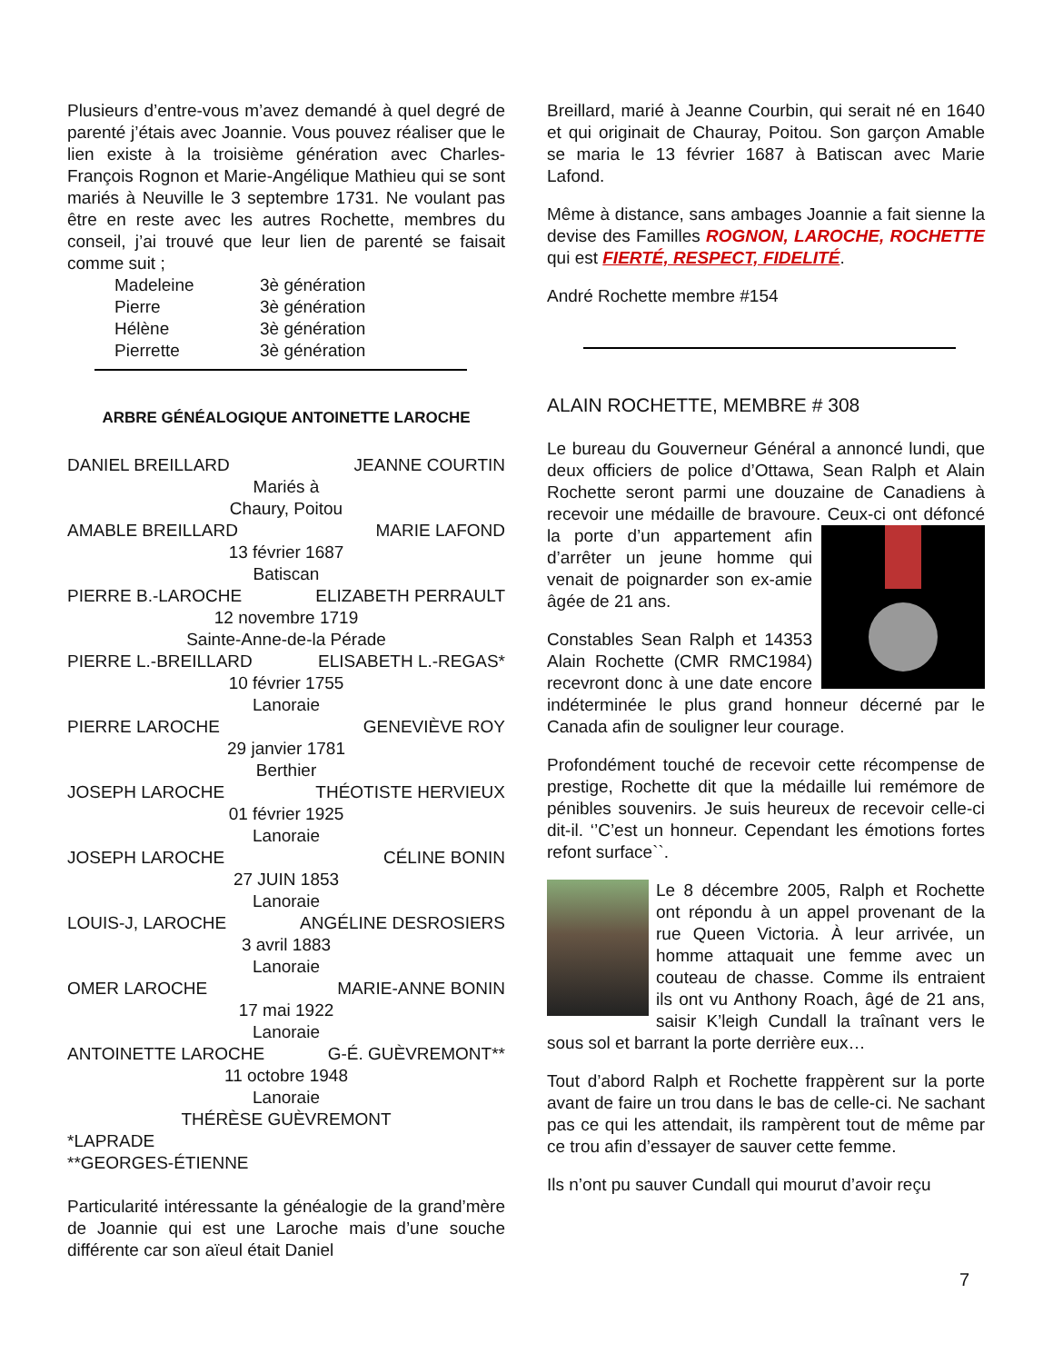Plusieurs d’entre-vous m’avez demandé à quel degré de parenté j’étais avec Joannie. Vous pouvez réaliser que le lien existe à la troisième génération avec Charles-François Rognon et Marie-Angélique Mathieu qui se sont mariés à Neuville le 3 septembre 1731. Ne voulant pas être en reste avec les autres Rochette, membres du conseil, j’ai trouvé que leur lien de parenté se faisait comme suit ;
Madeleine 3è génération
Pierre 3è génération
Hélène 3è génération
Pierrette 3è génération
ARBRE GÉNÉALOGIQUE ANTOINETTE LAROCHE
DANIEL BREILLARD JEANNE COURTIN
Mariés à
Chaury, Poitou
AMABLE BREILLARD MARIE LAFOND
13 février 1687
Batiscan
PIERRE B.-LAROCHE ELIZABETH PERRAULT
12 novembre 1719
Sainte-Anne-de-la Pérade
PIERRE L.-BREILLARD ELISABETH L.-REGAS*
10 février 1755
Lanoraie
PIERRE LAROCHE GENEVIÈVE ROY
29 janvier 1781
Berthier
JOSEPH LAROCHE THÉOTISTE HERVIEUX
01 février 1925
Lanoraie
JOSEPH LAROCHE CÉLINE BONIN
27 JUIN 1853
Lanoraie
LOUIS-J, LAROCHE ANGÉLINE DESROSIERS
3 avril 1883
Lanoraie
OMER LAROCHE MARIE-ANNE BONIN
17 mai 1922
Lanoraie
ANTOINETTE LAROCHE G-É. GUÈVREMONT**
11 octobre 1948
Lanoraie
THÉRÈSE GUÈVREMONT
*LAPRADE
**GEORGES-ÉTIENNE
Particularité intéressante la généalogie de la grand’mère de Joannie qui est une Laroche mais d’une souche différente car son aïeul était Daniel
Breillard, marié à Jeanne Courbin, qui serait né en 1640 et qui originait de Chauray, Poitou. Son garçon Amable se maria le 13 février 1687 à Batiscan avec Marie Lafond.
Même à distance, sans ambages Joannie a fait sienne la devise des Familles ROGNON, LAROCHE, ROCHETTE qui est FIERTÉ, RESPECT, FIDELITÉ.
André Rochette membre #154
ALAIN ROCHETTE, MEMBRE # 308
Le bureau du Gouverneur Général a annoncé lundi, que deux officiers de police d’Ottawa, Sean Ralph et Alain Rochette seront parmi une douzaine de Canadiens à recevoir une médaille de bravoure. Ceux-ci ont défoncé la porte d’un appartement afin d’arrêter un jeune homme qui venait de poignarder son ex-amie âgée de 21 ans.
Constables Sean Ralph et 14353 Alain Rochette (CMR RMC1984) recevront donc à une date encore indéterminée le plus grand honneur décerné par le Canada afin de souligner leur courage.
Profondément touché de recevoir cette récompense de prestige, Rochette dit que la médaille lui remémore de pénibles souvenirs. Je suis heureux de recevoir celle-ci dit-il. ‘’C’est un honneur. Cependant les émotions fortes refont surface``.
Le 8 décembre 2005, Ralph et Rochette ont répondu à un appel provenant de la rue Queen Victoria. À leur arrivée, un homme attaquait une femme avec un couteau de chasse. Comme ils entraient ils ont vu Anthony Roach, âgé de 21 ans, saisir K’leigh Cundall la traînant vers le sous sol et barrant la porte derrière eux…
Tout d’abord Ralph et Rochette frappèrent sur la porte avant de faire un trou dans le bas de celle-ci. Ne sachant pas ce qui les attendait, ils rampèrent tout de même par ce trou afin d’essayer de sauver cette femme.
Ils n’ont pu sauver Cundall qui mourut d’avoir reçu
7